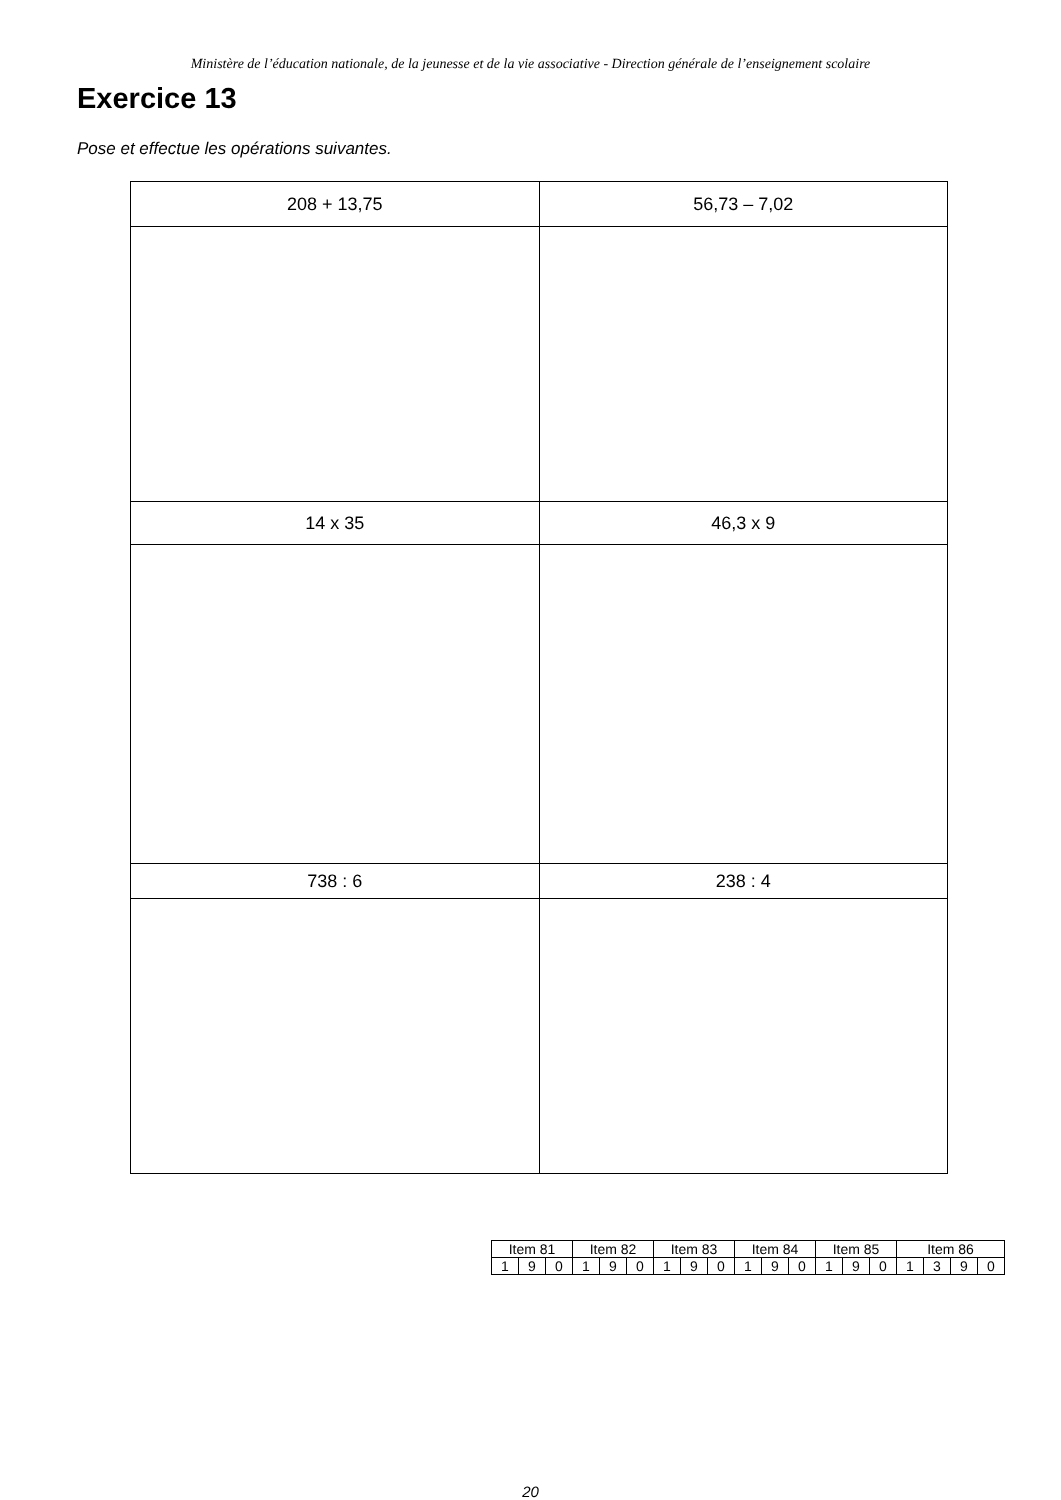Ministère de l’éducation nationale, de la jeunesse et de la vie associative - Direction générale de l’enseignement scolaire
Exercice 13
Pose et effectue les opérations suivantes.
| 208 + 13,75 | 56,73 – 7,02 |
| 14 x 35 | 46,3 x 9 |
| 738 : 6 | 238 : 4 |
| Item 81 | | | Item 82 | | | Item 83 | | | Item 84 | | | Item 85 | | | Item 86 | | | |
| 1 | 9 | 0 | 1 | 9 | 0 | 1 | 9 | 0 | 1 | 9 | 0 | 1 | 9 | 0 | 1 | 3 | 9 | 0 |
20